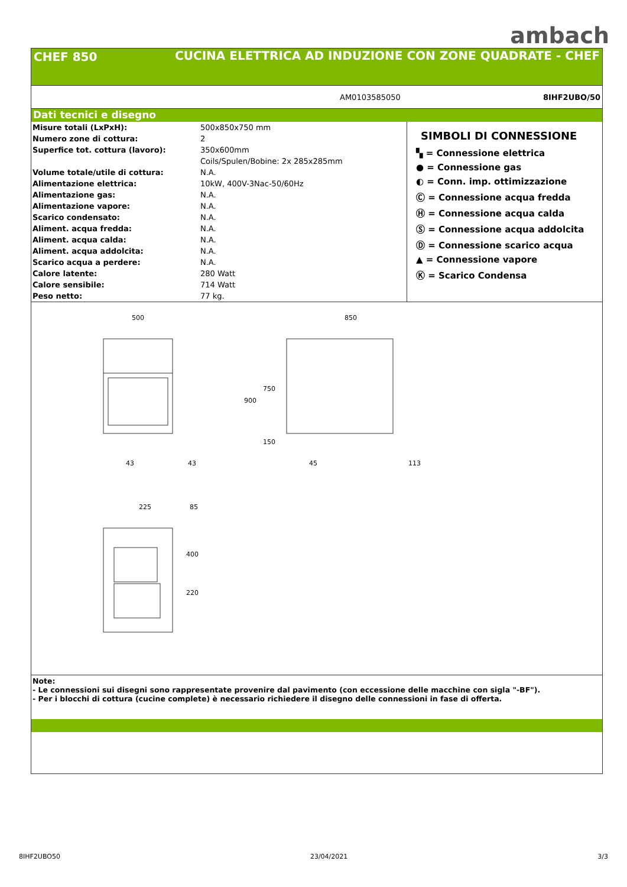ambach
CHEF 850 CUCINA ELETTRICA AD INDUZIONE CON ZONE QUADRATE - CHEF
AM0103585050 8IHF2UBO/50
Dati tecnici e disegno
| Misure totali (LxPxH): | 500x850x750 mm |
| Numero zone di cottura: | 2 |
| Superfice tot. cottura (lavoro): | 350x600mm |
| | Coils/Spulen/Bobine: 2x 285x285mm |
| Volume totale/utile di cottura: | N.A. |
| Alimentazione elettrica: | 10kW, 400V-3Nac-50/60Hz |
| Alimentazione gas: | N.A. |
| Alimentazione vapore: | N.A. |
| Scarico condensato: | N.A. |
| Aliment. acqua fredda: | N.A. |
| Aliment. acqua calda: | N.A. |
| Aliment. acqua addolcita: | N.A. |
| Scarico acqua a perdere: | N.A. |
| Calore latente: | 280 Watt |
| Calore sensibile: | 714 Watt |
| Peso netto: | 77 kg. |
SIMBOLI DI CONNESSIONE
▚ = Connessione elettrica
● = Connessione gas
◐ = Conn. imp. ottimizzazione
Ⓒ = Connessione acqua fredda
Ⓗ = Connessione acqua calda
Ⓢ = Connessione acqua addolcita
Ⓓ = Connessione scarico acqua
▲ = Connessione vapore
Ⓚ = Scarico Condensa
500
850
43
43
45
113
225
85
900
750
150
400
220
Note:
- Le connessioni sui disegni sono rappresentate provenire dal pavimento (con eccessione delle macchine con sigla "-BF").
- Per i blocchi di cottura (cucine complete) è necessario richiedere il disegno delle connessioni in fase di offerta.
8IHF2UBO50 23/04/2021 3/3